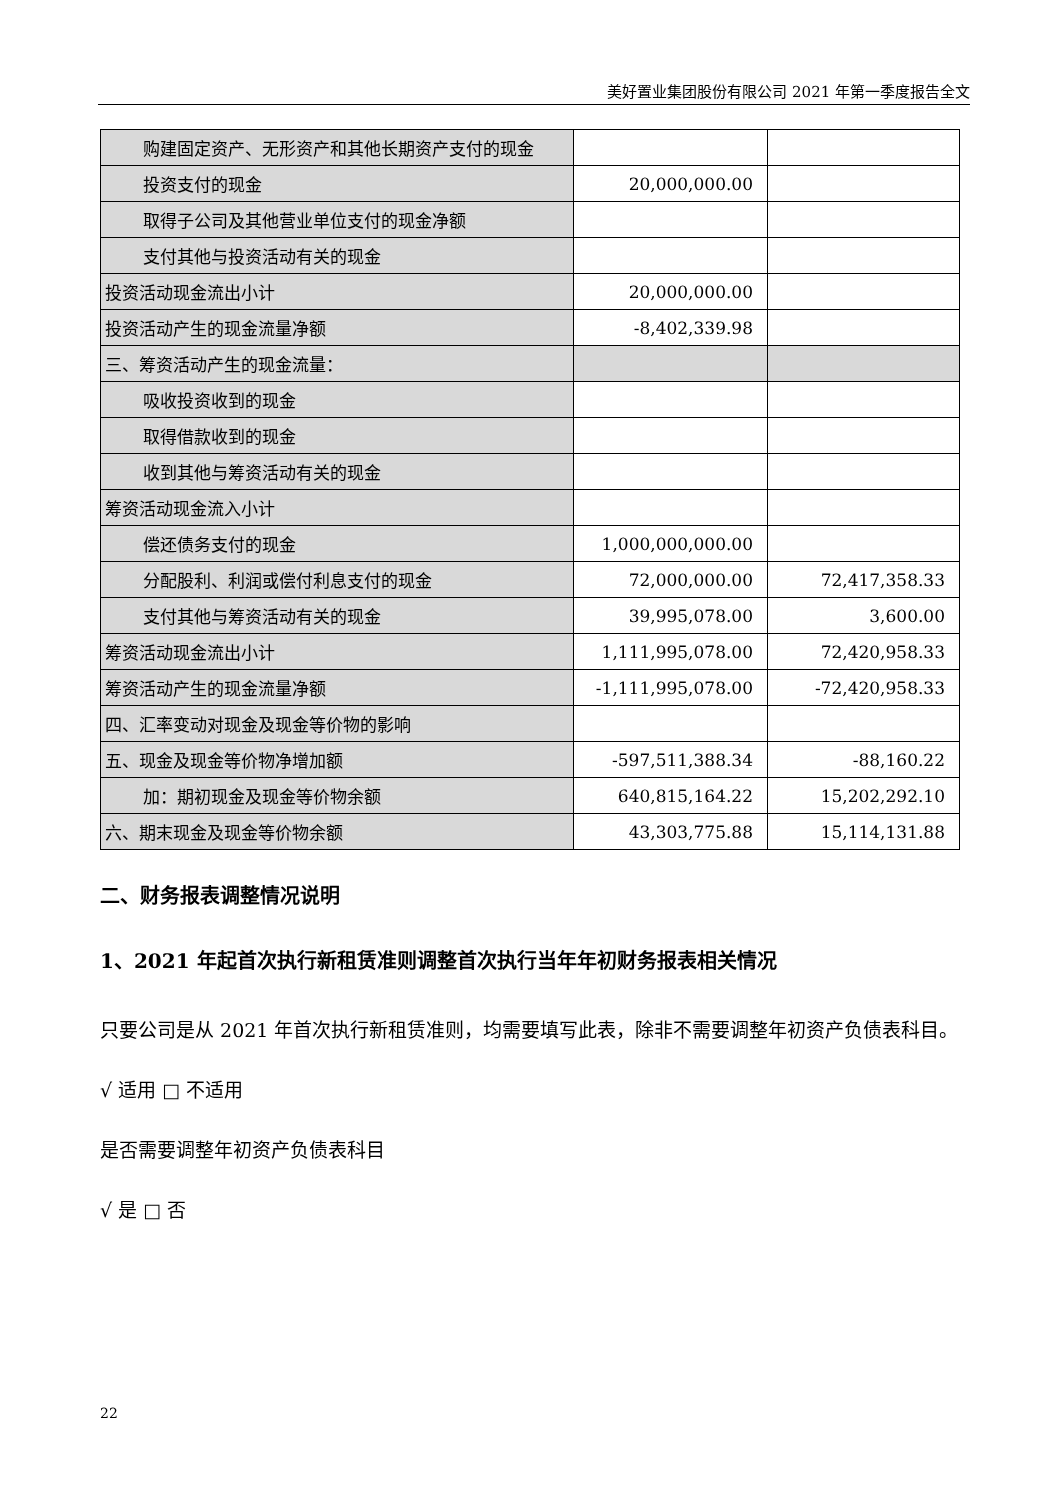美好置业集团股份有限公司 2021 年第一季度报告全文
| 购建固定资产、无形资产和其他长期资产支付的现金 | | |
| 投资支付的现金 | 20,000,000.00 | |
| 取得子公司及其他营业单位支付的现金净额 | | |
| 支付其他与投资活动有关的现金 | | |
| 投资活动现金流出小计 | 20,000,000.00 | |
| 投资活动产生的现金流量净额 | -8,402,339.98 | |
| 三、筹资活动产生的现金流量： | | |
| 吸收投资收到的现金 | | |
| 取得借款收到的现金 | | |
| 收到其他与筹资活动有关的现金 | | |
| 筹资活动现金流入小计 | | |
| 偿还债务支付的现金 | 1,000,000,000.00 | |
| 分配股利、利润或偿付利息支付的现金 | 72,000,000.00 | 72,417,358.33 |
| 支付其他与筹资活动有关的现金 | 39,995,078.00 | 3,600.00 |
| 筹资活动现金流出小计 | 1,111,995,078.00 | 72,420,958.33 |
| 筹资活动产生的现金流量净额 | -1,111,995,078.00 | -72,420,958.33 |
| 四、汇率变动对现金及现金等价物的影响 | | |
| 五、现金及现金等价物净增加额 | -597,511,388.34 | -88,160.22 |
| 加：期初现金及现金等价物余额 | 640,815,164.22 | 15,202,292.10 |
| 六、期末现金及现金等价物余额 | 43,303,775.88 | 15,114,131.88 |
二、财务报表调整情况说明
1、2021 年起首次执行新租赁准则调整首次执行当年年初财务报表相关情况
只要公司是从 2021 年首次执行新租赁准则，均需要填写此表，除非不需要调整年初资产负债表科目。
√ 适用 □ 不适用
是否需要调整年初资产负债表科目
√ 是 □ 否
22